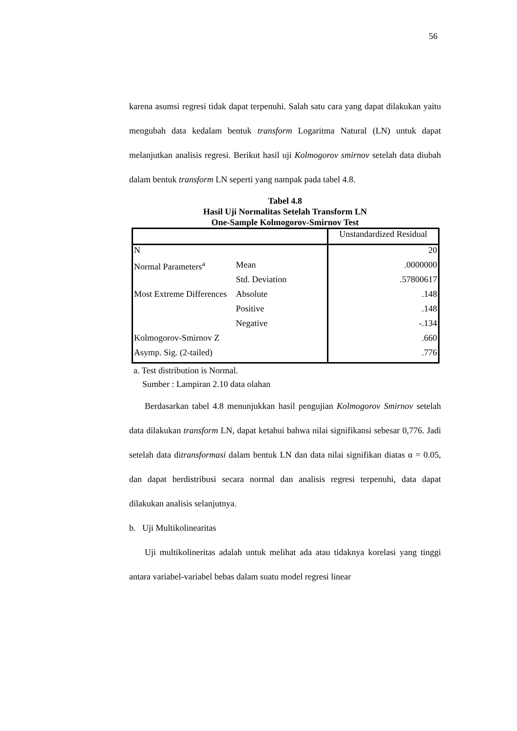56
karena asumsi regresi tidak dapat terpenuhi. Salah satu cara yang dapat dilakukan yaitu mengubah data kedalam bentuk transform Logaritma Natural (LN) untuk dapat melanjutkan analisis regresi. Berikut hasil uji Kolmogorov smirnov setelah data diubah dalam bentuk transform LN seperti yang nampak pada tabel 4.8.
Tabel 4.8
Hasil Uji Normalitas Setelah Transform LN
One-Sample Kolmogorov-Smirnov Test
| | | Unstandardized Residual |
| N | | 20 |
| Normal Parameters<sup>a</sup> | Mean | .0000000 |
| | Std. Deviation | .57800617 |
| Most Extreme Differences | Absolute | .148 |
| | Positive | .148 |
| | Negative | -.134 |
| Kolmogorov-Smirnov Z | | .660 |
| Asymp. Sig. (2-tailed) | | .776 |
a. Test distribution is Normal.
Sumber : Lampiran 2.10 data olahan
Berdasarkan tabel 4.8 menunjukkan hasil pengujian Kolmogorov Smirnov setelah data dilakukan transform LN, dapat ketahui bahwa nilai signifikansi sebesar 0,776. Jadi setelah data ditransformasi dalam bentuk LN dan data nilai signifikan diatas α = 0.05, dan dapat berdistribusi secara normal dan analisis regresi terpenuhi, data dapat dilakukan analisis selanjutnya.
b. Uji Multikolinearitas
Uji multikolineritas adalah untuk melihat ada atau tidaknya korelasi yang tinggi antara variabel-variabel bebas dalam suatu model regresi linear